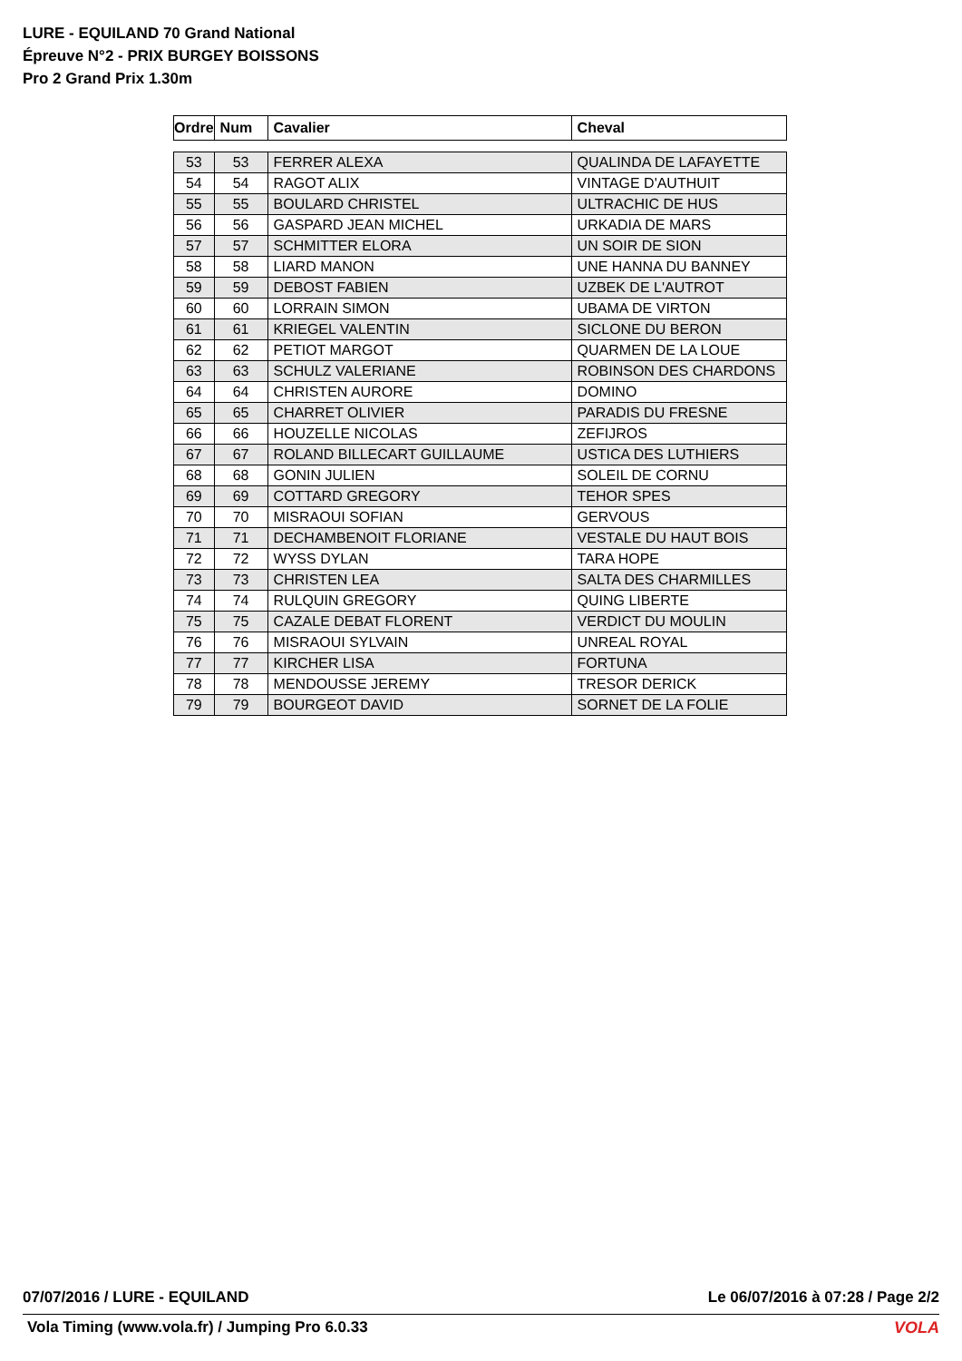LURE - EQUILAND 70 Grand National
Épreuve N°2 - PRIX BURGEY BOISSONS
Pro 2 Grand Prix 1.30m
| Ordre | Num | Cavalier | Cheval |
| --- | --- | --- | --- |
| 53 | 53 | FERRER ALEXA | QUALINDA DE LAFAYETTE |
| 54 | 54 | RAGOT ALIX | VINTAGE D'AUTHUIT |
| 55 | 55 | BOULARD CHRISTEL | ULTRACHIC DE HUS |
| 56 | 56 | GASPARD JEAN MICHEL | URKADIA DE MARS |
| 57 | 57 | SCHMITTER ELORA | UN SOIR DE SION |
| 58 | 58 | LIARD MANON | UNE HANNA DU BANNEY |
| 59 | 59 | DEBOST FABIEN | UZBEK DE L'AUTROT |
| 60 | 60 | LORRAIN SIMON | UBAMA DE VIRTON |
| 61 | 61 | KRIEGEL VALENTIN | SICLONE DU BERON |
| 62 | 62 | PETIOT MARGOT | QUARMEN DE LA LOUE |
| 63 | 63 | SCHULZ VALERIANE | ROBINSON DES CHARDONS |
| 64 | 64 | CHRISTEN AURORE | DOMINO |
| 65 | 65 | CHARRET OLIVIER | PARADIS DU FRESNE |
| 66 | 66 | HOUZELLE NICOLAS | ZEFIJROS |
| 67 | 67 | ROLAND BILLECART GUILLAUME | USTICA DES LUTHIERS |
| 68 | 68 | GONIN JULIEN | SOLEIL DE CORNU |
| 69 | 69 | COTTARD GREGORY | TEHOR SPES |
| 70 | 70 | MISRAOUI SOFIAN | GERVOUS |
| 71 | 71 | DECHAMBENOIT FLORIANE | VESTALE DU HAUT BOIS |
| 72 | 72 | WYSS DYLAN | TARA HOPE |
| 73 | 73 | CHRISTEN LEA | SALTA DES CHARMILLES |
| 74 | 74 | RULQUIN GREGORY | QUING LIBERTE |
| 75 | 75 | CAZALE DEBAT FLORENT | VERDICT DU MOULIN |
| 76 | 76 | MISRAOUI SYLVAIN | UNREAL ROYAL |
| 77 | 77 | KIRCHER LISA | FORTUNA |
| 78 | 78 | MENDOUSSE JEREMY | TRESOR DERICK |
| 79 | 79 | BOURGEOT DAVID | SORNET DE LA FOLIE |
07/07/2016 / LURE - EQUILAND Le 06/07/2016 à 07:28 / Page 2/2
Vola Timing (www.vola.fr) / Jumping Pro 6.0.33
VOLA